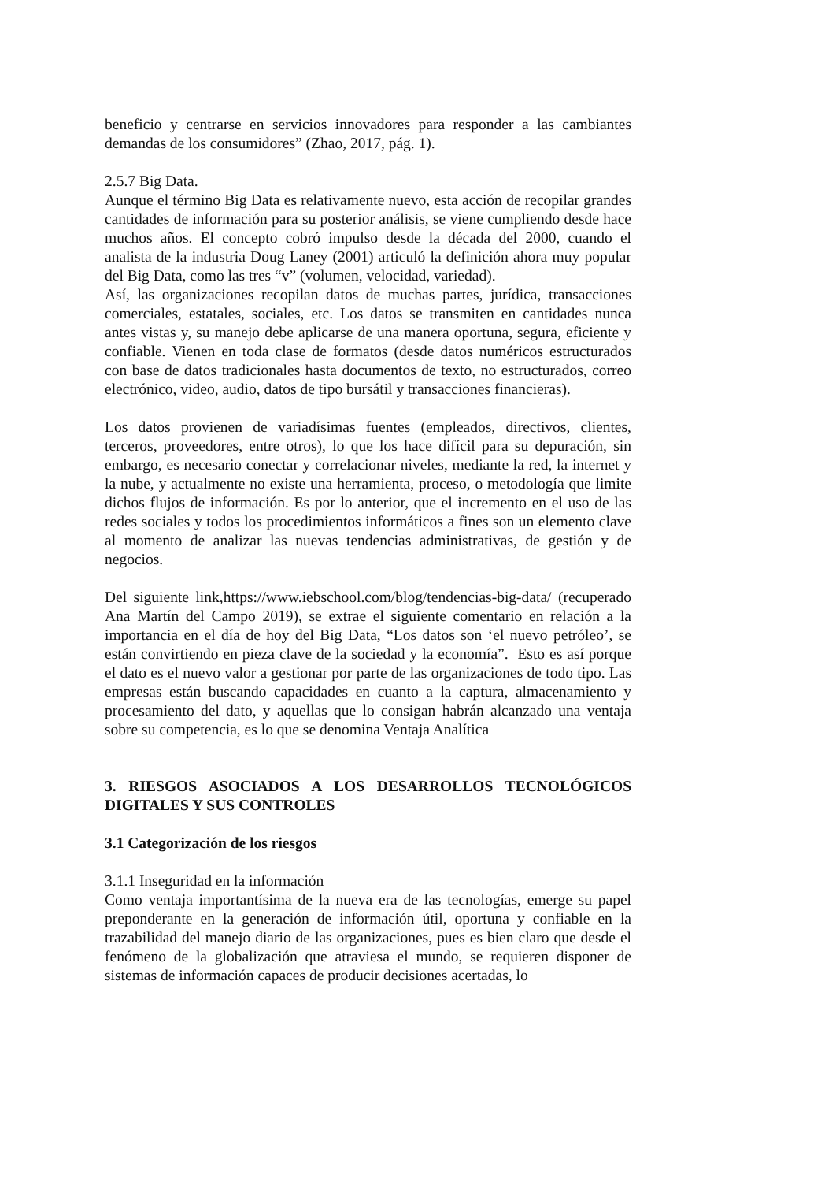beneficio y centrarse en servicios innovadores para responder a las cambiantes demandas de los consumidores” (Zhao, 2017, pág. 1).
2.5.7 Big Data.
Aunque el término Big Data es relativamente nuevo, esta acción de recopilar grandes cantidades de información para su posterior análisis, se viene cumpliendo desde hace muchos años. El concepto cobró impulso desde la década del 2000, cuando el analista de la industria Doug Laney (2001) articuló la definición ahora muy popular del Big Data, como las tres “v” (volumen, velocidad, variedad).
Así, las organizaciones recopilan datos de muchas partes, jurídica, transacciones comerciales, estatales, sociales, etc. Los datos se transmiten en cantidades nunca antes vistas y, su manejo debe aplicarse de una manera oportuna, segura, eficiente y confiable. Vienen en toda clase de formatos (desde datos numéricos estructurados con base de datos tradicionales hasta documentos de texto, no estructurados, correo electrónico, video, audio, datos de tipo bursátil y transacciones financieras).
Los datos provienen de variadísimas fuentes (empleados, directivos, clientes, terceros, proveedores, entre otros), lo que los hace difícil para su depuración, sin embargo, es necesario conectar y correlacionar niveles, mediante la red, la internet y la nube, y actualmente no existe una herramienta, proceso, o metodología que limite dichos flujos de información. Es por lo anterior, que el incremento en el uso de las redes sociales y todos los procedimientos informáticos a fines son un elemento clave al momento de analizar las nuevas tendencias administrativas, de gestión y de negocios.
Del siguiente link,https://www.iebschool.com/blog/tendencias-big-data/ (recuperado Ana Martín del Campo 2019), se extrae el siguiente comentario en relación a la importancia en el día de hoy del Big Data, “Los datos son ‘el nuevo petróleo’, se están convirtiendo en pieza clave de la sociedad y la economía”. Esto es así porque el dato es el nuevo valor a gestionar por parte de las organizaciones de todo tipo. Las empresas están buscando capacidades en cuanto a la captura, almacenamiento y procesamiento del dato, y aquellas que lo consigan habrán alcanzado una ventaja sobre su competencia, es lo que se denomina Ventaja Analítica
3. RIESGOS ASOCIADOS A LOS DESARROLLOS TECNOLÓGICOS DIGITALES Y SUS CONTROLES
3.1 Categorización de los riesgos
3.1.1 Inseguridad en la información
Como ventaja importantísima de la nueva era de las tecnologías, emerge su papel preponderante en la generación de información útil, oportuna y confiable en la trazabilidad del manejo diario de las organizaciones, pues es bien claro que desde el fenómeno de la globalización que atraviesa el mundo, se requieren disponer de sistemas de información capaces de producir decisiones acertadas, lo